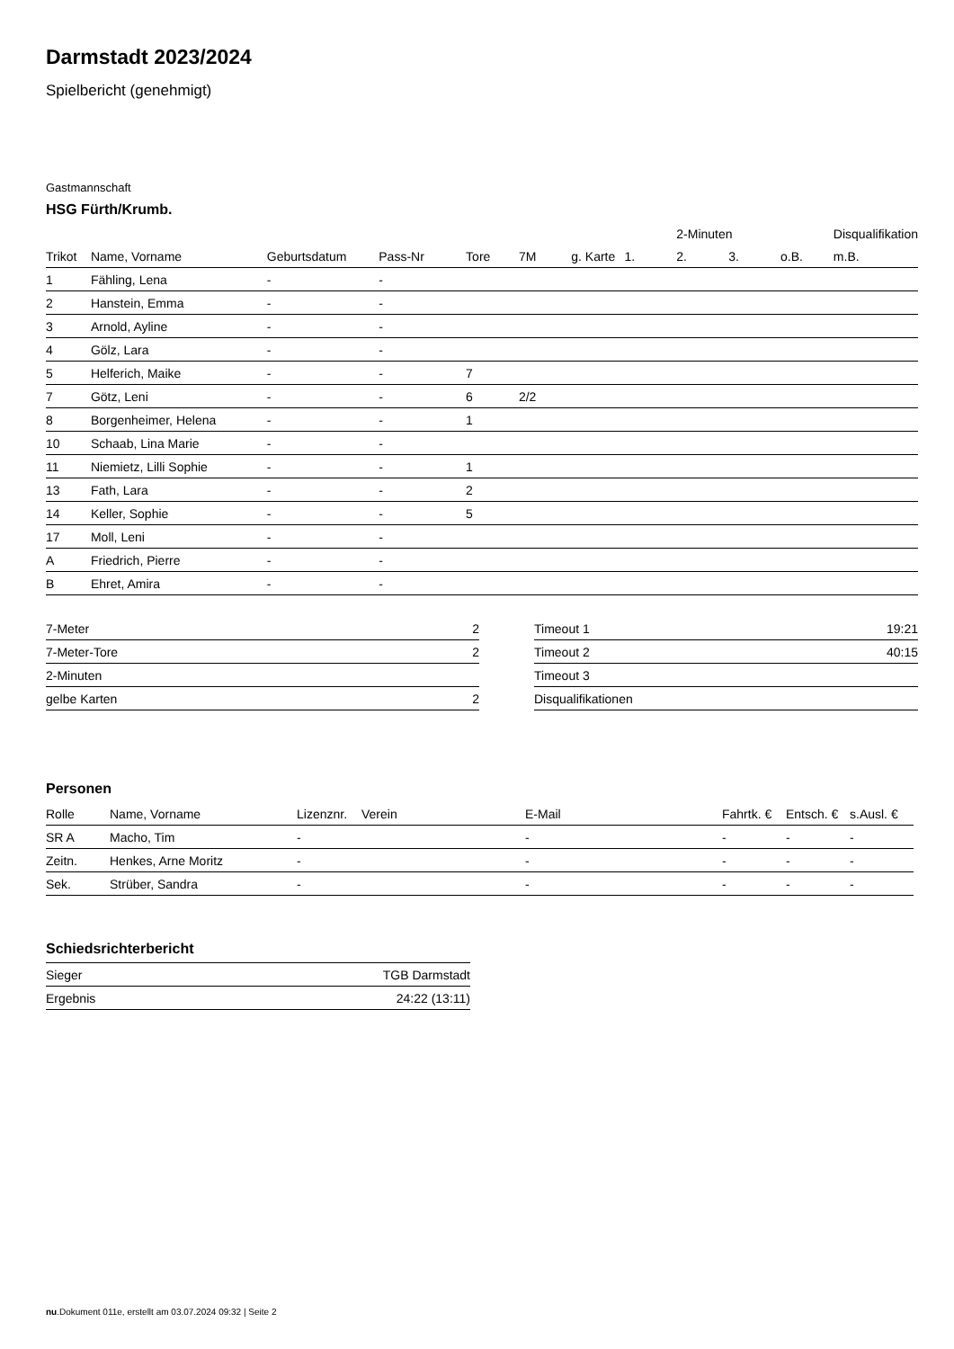Darmstadt 2023/2024
Spielbericht (genehmigt)
Gastmannschaft
HSG Fürth/Krumb.
| | | | | | | | | 2-Minuten | | | Disqualifikation |
| --- | --- | --- | --- | --- | --- | --- | --- | --- | --- | --- | --- |
| Trikot | Name, Vorname | Geburtsdatum | Pass-Nr | Tore | 7M | g. Karte | 1. | 2. | 3. | o.B. | m.B. |
| 1 | Fähling, Lena | - | - | | | | | | | | |
| 2 | Hanstein, Emma | - | - | | | | | | | | |
| 3 | Arnold, Ayline | - | - | | | | | | | | |
| 4 | Gölz, Lara | - | - | | | | | | | | |
| 5 | Helferich, Maike | - | - | 7 | | | | | | | |
| 7 | Götz, Leni | - | - | 6 | 2/2 | | | | | | |
| 8 | Borgenheimer, Helena | - | - | 1 | | | | | | | |
| 10 | Schaab, Lina Marie | - | - | | | | | | | | |
| 11 | Niemietz, Lilli Sophie | - | - | 1 | | | | | | | |
| 13 | Fath, Lara | - | - | 2 | | | | | | | |
| 14 | Keller, Sophie | - | - | 5 | | | | | | | |
| 17 | Moll, Leni | - | - | | | | | | | | |
| A | Friedrich, Pierre | - | - | | | | | | | | |
| B | Ehret, Amira | - | - | | | | | | | | |
| 7-Meter | 2 |
| 7-Meter-Tore | 2 |
| 2-Minuten | |
| gelbe Karten | 2 |
| Timeout 1 | 19:21 |
| Timeout 2 | 40:15 |
| Timeout 3 | |
| Disqualifikationen | |
Personen
| Rolle | Name, Vorname | Lizenznr. | Verein | E-Mail | Fahrtk. € | Entsch. € | s.Ausl. € |
| --- | --- | --- | --- | --- | --- | --- | --- |
| SR A | Macho, Tim | - | | - | - | - | - |
| Zeitn. | Henkes, Arne Moritz | - | | - | - | - | - |
| Sek. | Strüber, Sandra | - | | - | - | - | - |
Schiedsrichterbericht
| Sieger | TGB Darmstadt |
| Ergebnis | 24:22 (13:11) |
nu.Dokument 011e, erstellt am 03.07.2024 09:32 | Seite 2